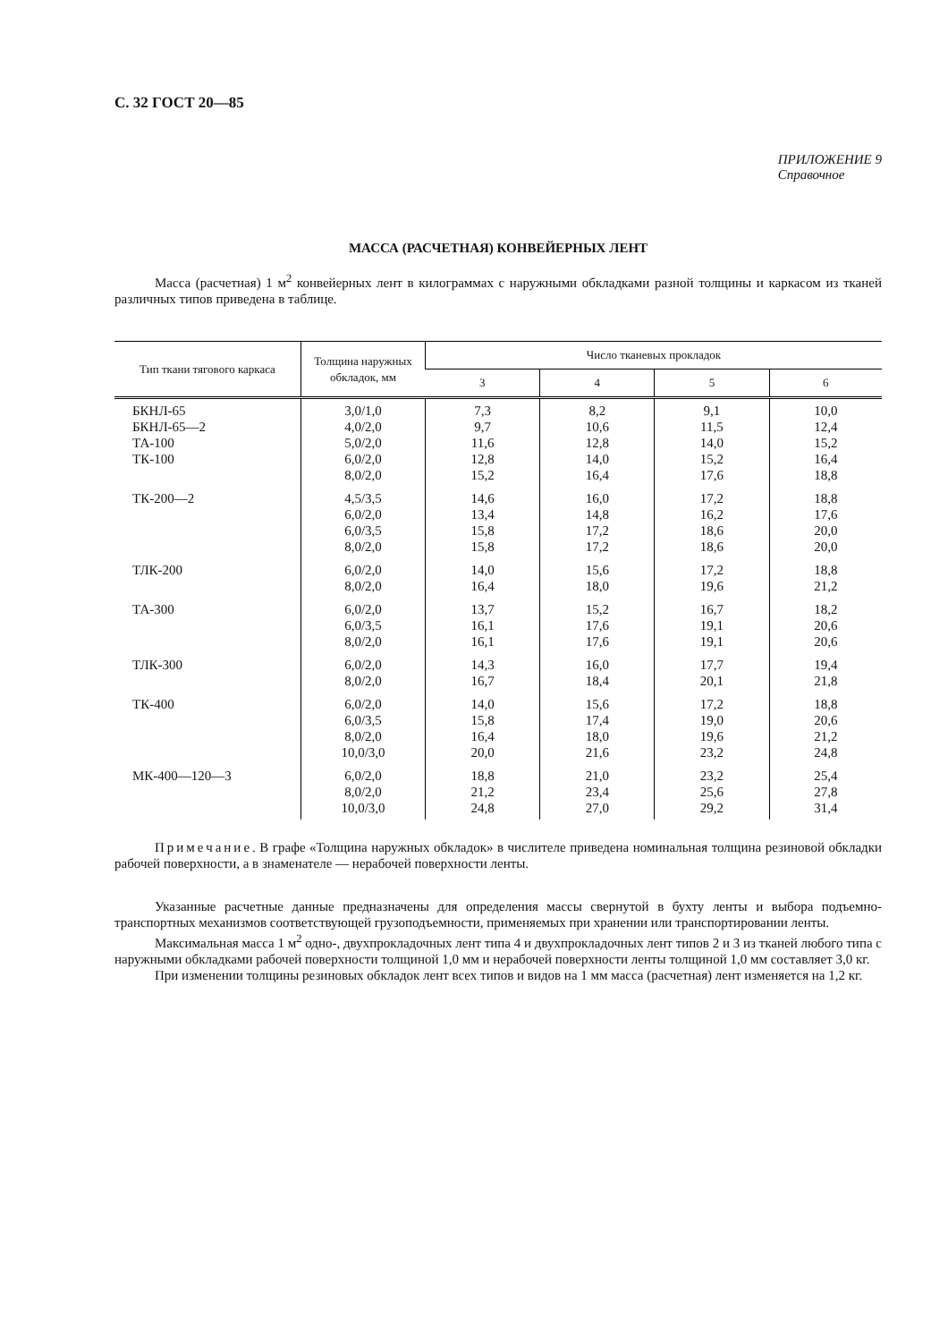С. 32 ГОСТ 20—85
ПРИЛОЖЕНИЕ 9
Справочное
МАССА (РАСЧЕТНАЯ) КОНВЕЙЕРНЫХ ЛЕНТ
Масса (расчетная) 1 м<sup>2</sup> конвейерных лент в килограммах с наружными обкладками разной толщины и каркасом из тканей различных типов приведена в таблице.
| Тип ткани тягового каркаса | Толщина наружных обкладок, мм | Число тканевых прокладок | | | |
| --- | --- | --- | --- | --- | --- |
| | | 3 | 4 | 5 | 6 |
| БКНЛ-65 БКНЛ-65—2 ТА-100 ТК-100 | 3,0/1,0 4,0/2,0 5,0/2,0 6,0/2,0 8,0/2,0 | 7,3 9,7 11,6 12,8 15,2 | 8,2 10,6 12,8 14,0 16,4 | 9,1 11,5 14,0 15,2 17,6 | 10,0 12,4 15,2 16,4 18,8 |
| ТК-200—2 | 4,5/3,5 6,0/2,0 6,0/3,5 8,0/2,0 | 14,6 13,4 15,8 15,8 | 16,0 14,8 17,2 17,2 | 17,2 16,2 18,6 18,6 | 18,8 17,6 20,0 20,0 |
| ТЛК-200 | 6,0/2,0 8,0/2,0 | 14,0 16,4 | 15,6 18,0 | 17,2 19,6 | 18,8 21,2 |
| ТА-300 | 6,0/2,0 6,0/3,5 8,0/2,0 | 13,7 16,1 16,1 | 15,2 17,6 17,6 | 16,7 19,1 19,1 | 18,2 20,6 20,6 |
| ТЛК-300 | 6,0/2,0 8,0/2,0 | 14,3 16,7 | 16,0 18,4 | 17,7 20,1 | 19,4 21,8 |
| ТК-400 | 6,0/2,0 6,0/3,5 8,0/2,0 10,0/3,0 | 14,0 15,8 16,4 20,0 | 15,6 17,4 18,0 21,6 | 17,2 19,0 19,6 23,2 | 18,8 20,6 21,2 24,8 |
| МК-400—120—3 | 6,0/2,0 8,0/2,0 10,0/3,0 | 18,8 21,2 24,8 | 21,0 23,4 27,0 | 23,2 25,6 29,2 | 25,4 27,8 31,4 |
Примечание. В графе «Толщина наружных обкладок» в числителе приведена номинальная толщина резиновой обкладки рабочей поверхности, а в знаменателе — нерабочей поверхности ленты.
Указанные расчетные данные предназначены для определения массы свернутой в бухту ленты и выбора подъемно-транспортных механизмов соответствующей грузоподъемности, применяемых при хранении или транспортировании ленты.
Максимальная масса 1 м<sup>2</sup> одно-, двухпрокладочных лент типа 4 и двухпрокладочных лент типов 2 и 3 из тканей любого типа с наружными обкладками рабочей поверхности толщиной 1,0 мм и нерабочей поверхности ленты толщиной 1,0 мм составляет 3,0 кг.
При изменении толщины резиновых обкладок лент всех типов и видов на 1 мм масса (расчетная) лент изменяется на 1,2 кг.